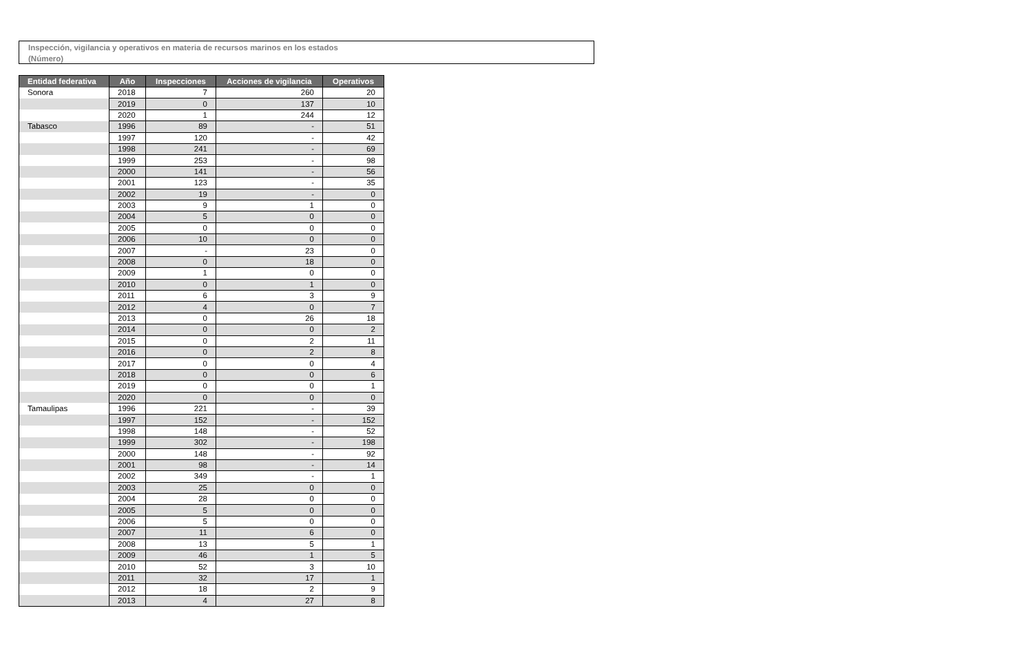Inspección, vigilancia y operativos en materia de recursos marinos en los estados
(Número)
| Entidad federativa | Año | Inspecciones | Acciones de vigilancia | Operativos |
| --- | --- | --- | --- | --- |
| Sonora | 2018 | 7 | 260 | 20 |
| | 2019 | 0 | 137 | 10 |
| | 2020 | 1 | 244 | 12 |
| Tabasco | 1996 | 89 | - | 51 |
| | 1997 | 120 | - | 42 |
| | 1998 | 241 | - | 69 |
| | 1999 | 253 | - | 98 |
| | 2000 | 141 | - | 56 |
| | 2001 | 123 | - | 35 |
| | 2002 | 19 | - | 0 |
| | 2003 | 9 | 1 | 0 |
| | 2004 | 5 | 0 | 0 |
| | 2005 | 0 | 0 | 0 |
| | 2006 | 10 | 0 | 0 |
| | 2007 | - | 23 | 0 |
| | 2008 | 0 | 18 | 0 |
| | 2009 | 1 | 0 | 0 |
| | 2010 | 0 | 1 | 0 |
| | 2011 | 6 | 3 | 9 |
| | 2012 | 4 | 0 | 7 |
| | 2013 | 0 | 26 | 18 |
| | 2014 | 0 | 0 | 2 |
| | 2015 | 0 | 2 | 11 |
| | 2016 | 0 | 2 | 8 |
| | 2017 | 0 | 0 | 4 |
| | 2018 | 0 | 0 | 6 |
| | 2019 | 0 | 0 | 1 |
| | 2020 | 0 | 0 | 0 |
| Tamaulipas | 1996 | 221 | - | 39 |
| | 1997 | 152 | - | 152 |
| | 1998 | 148 | - | 52 |
| | 1999 | 302 | - | 198 |
| | 2000 | 148 | - | 92 |
| | 2001 | 98 | - | 14 |
| | 2002 | 349 | - | 1 |
| | 2003 | 25 | 0 | 0 |
| | 2004 | 28 | 0 | 0 |
| | 2005 | 5 | 0 | 0 |
| | 2006 | 5 | 0 | 0 |
| | 2007 | 11 | 6 | 0 |
| | 2008 | 13 | 5 | 1 |
| | 2009 | 46 | 1 | 5 |
| | 2010 | 52 | 3 | 10 |
| | 2011 | 32 | 17 | 1 |
| | 2012 | 18 | 2 | 9 |
| | 2013 | 4 | 27 | 8 |